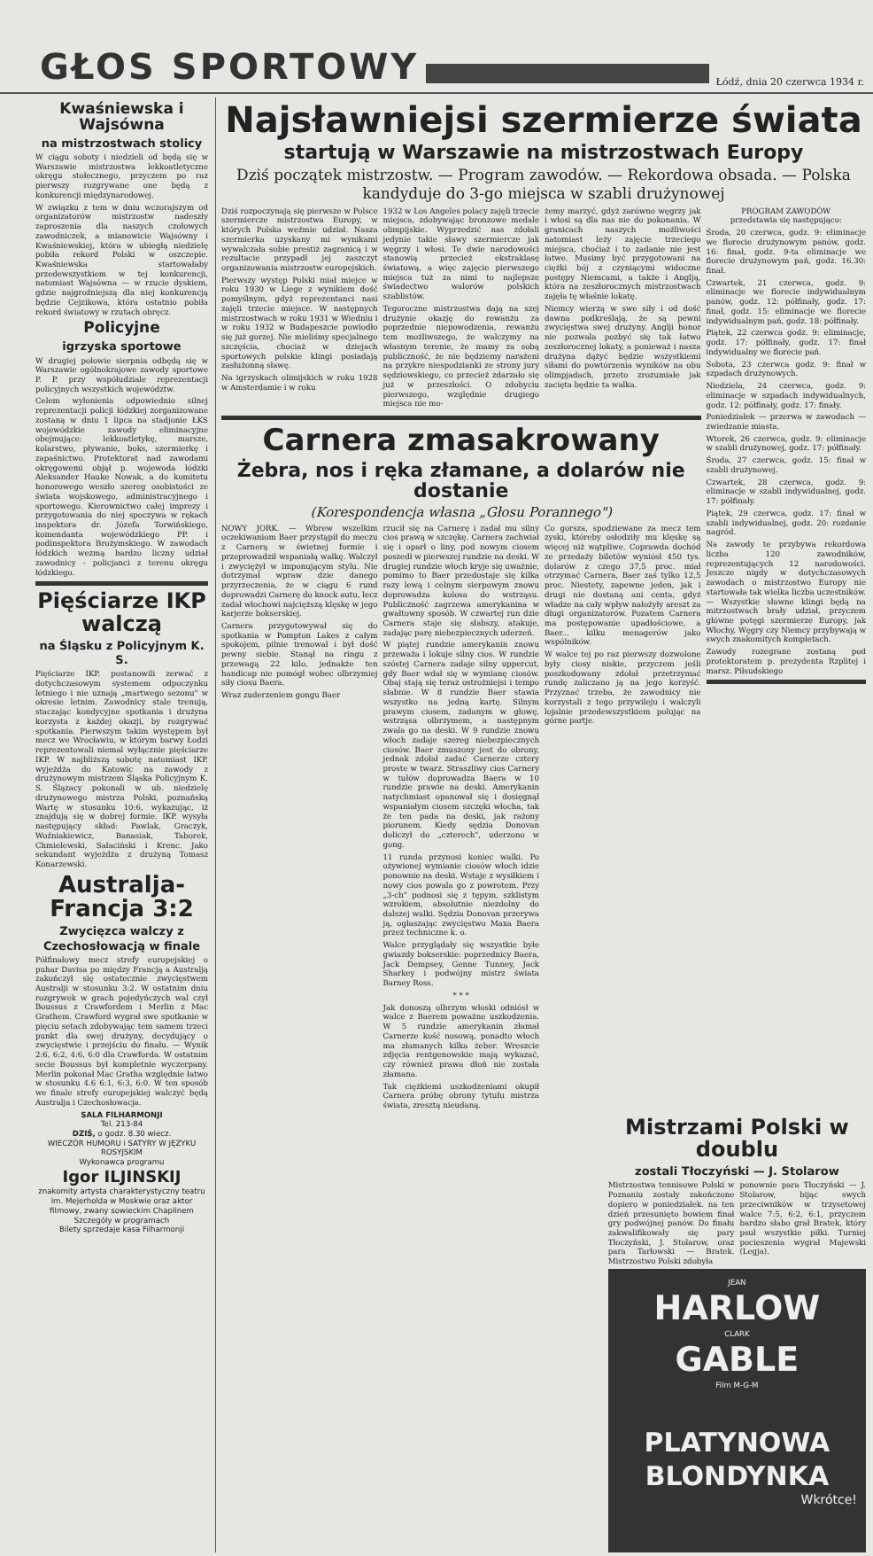GŁOS SPORTOWY
Łódź, dnia 20 czerwca 1934 r.
Kwaśniewska i Wajsówna
na mistrzostwach stolicy
W ciągu soboty i niedzieli od będą się w Warszawie mistrzostwa lekkoatletyczne okręgu stołecznego, przyczem po raz pierwszy rozgrywane one będą z konkurencji międzynarodowej.
W związku z tem w dniu wczorajszym od organizatorów mistrzostw nadeszły zaproszenia dla naszych czołowych zawodniczek, a mianowicie Wajsówny i Kwaśniewskiej, która w ubiegłą niedzielę pobiła rekord Polski w oszczepie. Kwaśniewska startowałaby przedewszystkiem w tej konkurencji, natomiast Wajsówna — w rzucie dyskiem, gdzie najgroźniejszą dla niej konkurencją będzie Cejzikowa, która ostatnio pobiła rekord światowy w rzutach obręcz.
Policyjne
igrzyska sportowe
W drugiej połowie sierpnia odbędą się w Warszawie ogólnokrajowe zawody sportowe P. P. przy współudziale reprezentacji policyjnych wszystkich województw.
Celem wyłonienia odpowiednio silnej reprezentacji policji łódzkiej zorganizowane zostaną w dniu 1 lipca na stadjonie ŁKS wojewódzkie zawody eliminacyjne obejmujące: lekkoatletykę, marsze, kolarstwo, pływanie, boks, szermierkę i zapaśnictwo. Protektorat nad zawodami okręgowemi objął p. wojewoda łódzki Aleksander Hauke Nowak, a do komitetu honorowego weszło szereg osobistości ze świata wojskowego, administracyjnego i sportowego. Kierownictwo całej imprezy i przygotowania do niej spoczywa w rękach inspektora dr. Józefa Torwińskiego, komendanta wojewódzkiego PP. i podinspektora Brożymskiego. W zawodach łódzkich wezmą bardzo liczny udział zawodnicy - policjanci z terenu okręgu łódzkiego.
Pięściarze IKP walczą
na Śląsku z Policyjnym K. S.
Pięściarze IKP. postanowili zerwać z dotychczasowym systemem odpoczynku letniego i nie uznają „martwego sezonu" w okresie letnim. Zawodnicy stale trenują, staczając kondycyjne spotkania i drużyna korzysta z każdej okazji, by rozgrywać spotkania. Pierwszym takim występem był mecz we Wrocławiu, w którym barwy Łodzi reprezentowali niemal wyłącznie pięściarze IKP. W najbliższą sobotę natomiast IKP. wyjeżdża do Katowic na zawody z drużynowym mistrzem Śląska Policyjnym K. S. Ślązacy pokonali w ub. niedzielę drużynowego mistrza Polski, poznańską Wartę w stosunku 10:6, wykazując, iż znajdują się w dobrej formie. IKP. wysyła następujący skład: Pawlak, Graczyk, Woźniakiewicz, Banasiak, Taborek, Chmielewski, Sałaciński i Krenc. Jako sekundant wyjeżdża z drużyną Tomasz Konarzewski.
Australja-Francja 3:2
Zwycięzca walczy z Czechosłowacją w finale
Półfinałowy mecz strefy europejskiej o puhar Davisa po między Francją a Australją zakończył się ostatecznie zwycięstwem Australji w stosunku 3:2. W ostatnim dniu rozgrywek w grach pojedyńczych wal czył Boussus z Crawfordem i Merlin z Mac Grathem. Crawford wygrał swe spotkanie w pięciu setach zdobywając tem samem trzeci punkt dla swej drużyny, decydujący o zwycięstwie i przejściu do finału. — Wynik 2:6, 6:2, 4:6, 6:0 dla Crawforda. W ostatnim secie Boussus był kompletnie wyczerpany. Merlin pokonał Mac Gratha względnie łatwo w stosunku 4.6 6:1, 6:3, 6:0. W ten sposób we finale strefy europejskiej walczyć będą Australja i Czechosłowacja.
SALA FILHARMONJI
Tel. 213-84
DZIŚ, o godz. 8.30 wiecz.
WIECZÓR HUMORU i SATYRY W JĘZYKU ROSYJSKIM
Wykonawca programu
Igor ILJINSKIJ
znakomity artysta charakterystyczny teatru im. Mejerholda w Moskwie oraz aktor filmowy, zwany sowieckim Chaplinem
Szczegóły w programach
Bilety sprzedaje kasa Filharmonji
Najsławniejsi szermierze świata
startują w Warszawie na mistrzostwach Europy
Dziś początek mistrzostw. — Program zawodów. — Rekordowa obsada. — Polska kandyduje do 3-go miejsca w szabli drużynowej
Dziś rozpoczynają się pierwsze w Polsce szermiercze mistrzostwa Europy, w których Polska weźmie udział. Nasza szermierka uzyskany mi wynikami wywalczała sobie prestiż zagranicą i w rezultacie przypadł jej zaszczyt organizowania mistrzostw europejskich.
Pierwszy występ Polski miał miejce w roku 1930 w Liege z wynikiem dość pomyślnym, gdyż reprezentanci nasi zajęli trzecie miejsce. W następnych mistrzostwach w roku 1931 w Wiedniu i w roku 1932 w Budapeszcie powiodło się już gorzej. Nie mieliśmy specjalnego szczęścia, chociaż w dziejach sportowych polskie klingi posiadają zasłużonną sławę.
Na igrzyskach olimijskich w roku 1928 w Amsterdamie i w roku
1932 w Los Angeles polacy zajęli trzecie miejsca, zdobywając bronzowe medale olimpijskie. Wyprzedzić nas zdołali jedynie takie sławy szermiercze jak węgrzy i włosi. Te dwie narodowości stanowią przecież ekstraklasę światową, a więc zajęcie pierwszego miejsca tuż za nimi to najlepsze świadectwo walorów polskich szablistów.
Tegoroczne mistrzostwa dają na szej drużynie okazję do rewanżu za poprzednie niepowodzenia, rewanżu tem możliwszego, że walczymy na własnym terenie, że mamy za sobą publiczność, że nie będziemy narażeni na przykre niespodzianki ze strony jury sędziowskiego, co przecież zdarzało się już w przeszłości. O zdobyciu pierwszego, względnie drugiego miejsca nie mo-
żemy marzyć, gdyż zarówno węgrzy jak i włosi są dla nas nie do pokonania. W granicach naszych możliwości natomiast leży zajęcie trzeciego miejsca, choćiaż i to zadanie nie jest łatwe. Musimy być przygotowani na ciężki bój z czyniącymi widoczne postępy Niemcami, a także i Anglją, która na zeszłorocznych mistrzostwach zajęła tę właśnie lokatę.
Niemcy wierzą w swe siły i od dość dawna podkreślają, że są pewni zwycięstwa swej drużyny. Anglji honor nie pozwala pozbyć się tak łatwo zeszłorocznej lokaty, a ponieważ i nasza drużyna dążyć będzie wszystkiemi siłami do powtórzenia wyników na obu olimpjadach, przeto zrozumiałe jak zacięta będzie ta walka.
Carnera zmasakrowany
Żebra, nos i ręka złamane, a dolarów nie dostanie
(Korespondencja własna „Głosu Porannego")
NOWY JORK. — Wbrew wszelkim oczekiwaniom Baer przystąpił do meczu z Carnerą w świetnej formie i przeprowadził wspaniałą walkę. Walczył i zwyciężył w imponującym stylu. Nie dotrzymał wpraw dzie danego przyrzeczenia, że w ciągu 6 rund doprowadzi Carnerę do knock autu, lecz zadał włochowi najcięższą klęskę w jego karjerze bokserskiej.
Carnera przygotowywał się do spotkania w Pompton Lakes z całym spokojem, pilnie trenował i był dość pewny siebie. Stanął na ringu z przewagą 22 kilo, jednakże ten handicap nie pomógł wobec olbrzymiej siły ciosu Baera.
Wraz zuderzeniem gongu Baer
rzucił się na Carnerę i zadał mu silny cios prawą w szczękę. Carnera zachwiał się i oparł o liny, pod nowym ciosem poszedł w pierwszej rundzie na deski. W drugiej rundzie włoch kryje się uważnie, pomimo to Baer przedostaje się kilka razy lewą i celnym sierpowym znowu doprowadza kolosa do wstrząsu. Publiczność zagrzewa amerykanina w gwałtowny sposób. W czwartej run dzie Carnera staje się słabszy, atakuje, zadając parę niebezpiecznych uderzeń.
W piątej rundzie amerykanin znowu przeważa i lokuje silny cios. W rundzie szóstej Carnera zadaje silny uppercut, gdy Baer wdał się w wymianę ciosów. Obaj stają się teraz ostrożniejsi i tempo słabnie. W 8 rundzie Baer stawia wszystko na jedną kartę. Silnym prawym ciosem, zadanym w głowę, wstrząsa olbrzymem, a następnym zwala go na deski. W 9 rundzie znowu włoch zadaje szereg niebezpiecznych ciosów. Baer zmuszony jest do obrony, jednak zdołał zadać Carnerze cztery proste w twarz. Straszliwy cios Carnery w tułów doprowadza Baera w 10 rundzie prawie na deski. Amerykanin natychmiast opanował się i dosięgnął wspaniałym ciosem szczęki włocha, tak że ten pada na deski, jak rażony piorunem. Kiedy sędzia Donovan doliczył do „czterech", uderzono w gong.
11 runda przynosi koniec walki. Po ożywionej wymianie ciosów włoch idzie ponownie na deski. Wstaje z wysiłkiem i nowy cios powala go z powrotem. Przy „3-ch" podnosi się z tępym, szklistym wzrokiem, absolutnie niezdolny do dalszej walki. Sędzia Donovan przerywa ją, ogłaszając zwycięstwo Maxa Baera przez techniczne k. o.
Walce przyglądały się wszystkie byłe gwiazdy bokserskie: poprzednicy Baera, Jack Dempsey, Genne Tunney, Jack Sharkey i podwójny mistrz świata Barney Ross.
* * *
Jak donoszą olbrzym włoski odniósł w walce z Baerem poważne uszkodzenia. W 5 rundzie amerykanin złamał Carnerze kość nosową, ponadto włoch ma złamanych kilka żeber. Wreszcie zdjęcia rentgenowskie mają wykazać, czy również prawa dłoń nie została złamana.
Tak ciężkiemi uszkodzeniami okupił Carnera próbę obrony tytułu mistrza świata, zresztą nieudaną.
Co gorsza, spodziewane za mecz tem zyski, któreby osłodziły mu klęskę są więcej niż wątpliwe. Coprawda dochód ze przedaży biletów wyniósł 450 tys. dolarów z czego 37,5 proc. miał otrzymać Carnera, Baer zaś tylko 12,5 proc. Niestety, zapewne jeden, jak i drugi nie dostaną ani centa, gdyż władze na cały wpływ nałożyły areszt za długi organizatorów. Pozatem Carnera ma postępowanie upadłościowe, a Baer... kilku menagerów jako wspólników.
W walce tej po raz pierwszy dozwolone były ciosy niskie, przyczem jeśli poszkodowany zdołał przetrzymać rundę zaliczano ją na jego korzyść. Przyznać trzeba, że zawodnicy nie korzystali z tego przywileju i walczyli lojalnie przedewszystkiem polując na górne partje.
PROGRAM ZAWODÓW
przedstawia się następująco:
Środa, 20 czerwca, godz. 9: eliminacje we florecie drużynowym panów, godz. 16: finał, godz. 9-ta eliminacje we florecie drużynowym pań, godz. 16.30: finał.
Czwartek, 21 czerwca, godz. 9: eliminacje we florecie indywidualnym panów, godz. 12: półfinały, godz. 17: finał, godz. 15: eliminacje we florecie indywidualnym pań, godz. 18: półfinały.
Piątek, 22 czerwca godz. 9: eliminacje, godz. 17: półfinały, godz. 17: finał indywidualny we florecie pań.
Sobota, 23 czerwca godz. 9: finał w szpadach drużynowych.
Niedziela, 24 czerwca, godz. 9: eliminacje w szpadach indywidualnych, godz. 12: półfinały, godz. 17: finały.
Poniedziałek — przerwa w zawodach — zwiedzanie miasta.
Wtorek, 26 czerwca, godz. 9: eliminacje w szabli drużynowej, godz. 17: półfinały.
Środa, 27 czerwca, godz. 15: finał w szabli drużynowej.
Czwartek, 28 czerwca, godz. 9: eliminacje w szabli indywidualnej, godz. 17: półfinały.
Piątek, 29 czerwca, godz. 17: finał w szabli indywidualnej, godz. 20: rozdanie nagród.
Na zawody te przybywa rekordowa liczba 120 zawodników, reprezentujących 12 narodowości. Jeszcze nigdy w dotychczasowych zawodach o mistrzostwo Europy nie startowała tak wielka liczba uczestników. — Wszystkie sławne klingi będą na mitrzostwach brały udział, przyczem główne potęgi szermierze Europy, jak Włochy, Węgry czy Niemcy przybywają w swych znakomitych kompletach.
Zawody rozegrane zostaną pod protektoratem p. prezydenta Rzplitej i marsz. Piłsudskiego
Mistrzami Polski w doublu
zostali Tłoczyński — J. Stolarow
Mistrzostwa tennisowe Polski w Poznaniu zostały zakończone dopiero w poniedziałek. na ten dzień przesunięto bowiem finał gry podwójnej panów. Do finału zakwalifikowały się pary Tłoczyński, J. Stolarow, oraz para Tarłowski — Bratek. Mistrzostwo Polski zdobyła
ponownie para Tłoczyński — J. Stolarow, bijąc swych przeciwników w trzysetowej walce 7:5, 6:2, 6:1, przyczem bardzo słabo grał Bratek, który psuł wszystkie piłki. Turniej pocieszenia wygrał Majewski (Legja).
JEAN
HARLOW
CLARK
GABLE
Film M-G-M
PLATYNOWA BLONDYNKA
Wkrótce!